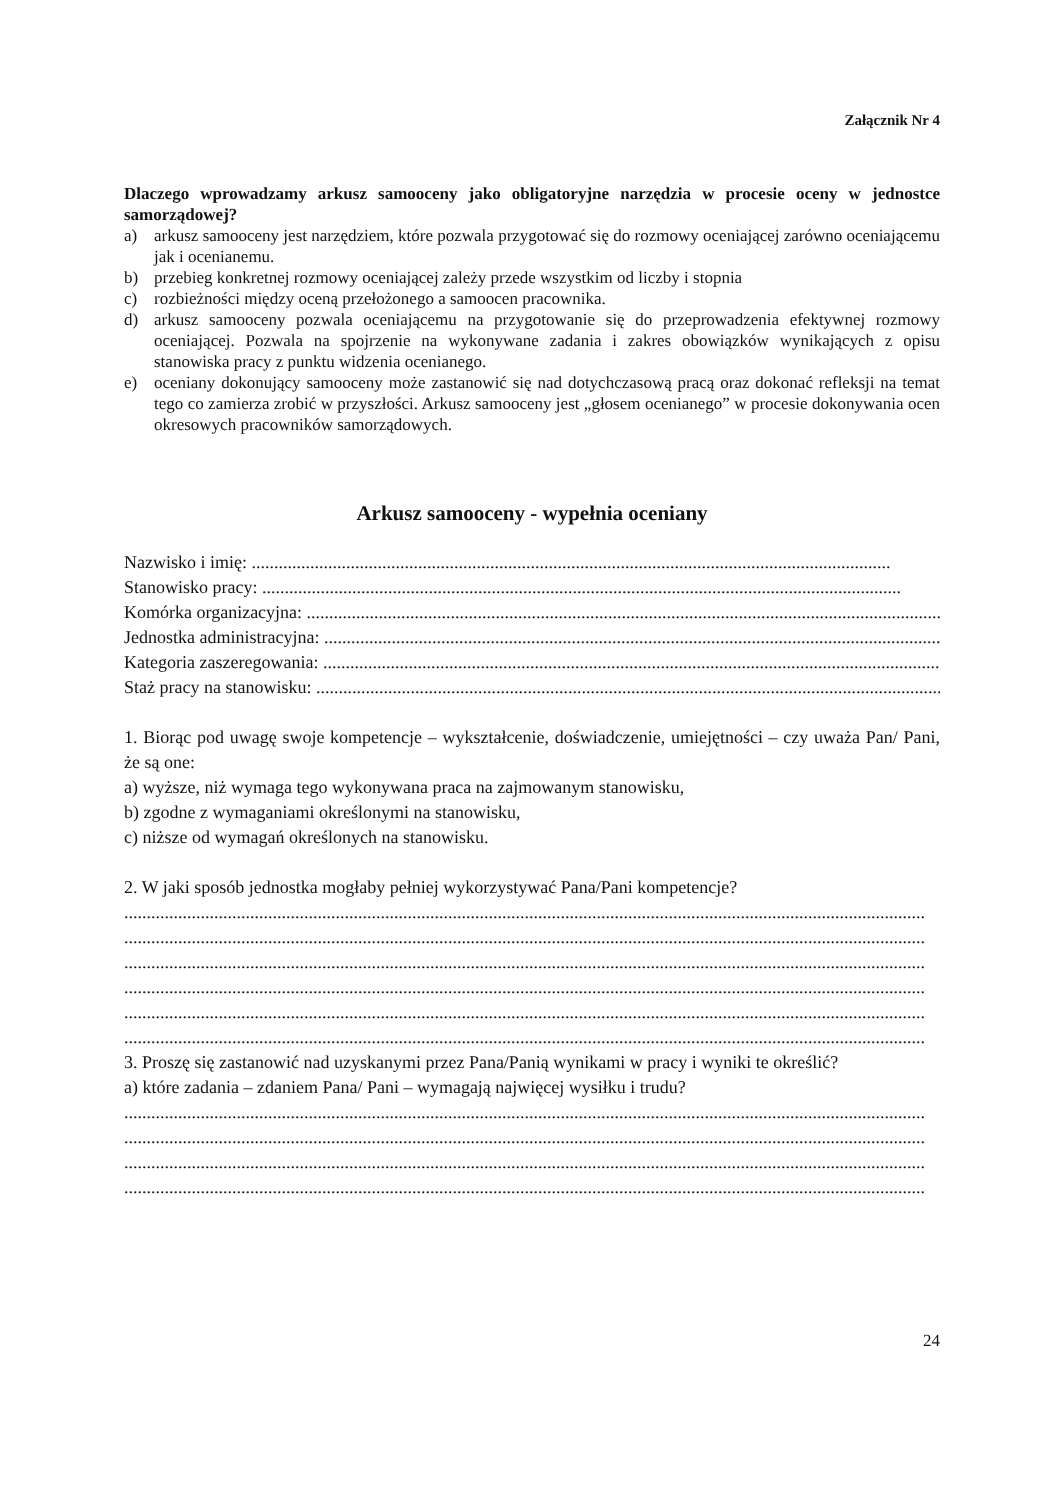Załącznik Nr 4
Dlaczego wprowadzamy arkusz samooceny jako obligatoryjne narzędzia w procesie oceny w jednostce samorządowej?
a) arkusz samooceny jest narzędziem, które pozwala przygotować się do rozmowy oceniającej zarówno oceniającemu jak i ocenianemu.
b) przebieg konkretnej rozmowy oceniającej zależy przede wszystkim od liczby i stopnia
c) rozbieżności między oceną przełożonego a samoocen pracownika.
d) arkusz samooceny pozwala oceniającemu na przygotowanie się do przeprowadzenia efektywnej rozmowy oceniającej. Pozwala na spojrzenie na wykonywane zadania i zakres obowiązków wynikających z opisu stanowiska pracy z punktu widzenia ocenianego.
e) oceniany dokonujący samooceny może zastanowić się nad dotychczasową pracą oraz dokonać refleksji na temat tego co zamierza zrobić w przyszłości. Arkusz samooceny jest „głosem ocenianego” w procesie dokonywania ocen okresowych pracowników samorządowych.
Arkusz samooceny - wypełnia oceniany
Nazwisko i imię: ..............................................................................................................................................
Stanowisko pracy: ..............................................................................................................................................
Komórka organizacyjna: ..............................................................................................................................................
Jednostka administracyjna: ..............................................................................................................................................
Kategoria zaszeregowania: ..............................................................................................................................................
Staż pracy na stanowisku: ..............................................................................................................................................
1. Biorąc pod uwagę swoje kompetencje – wykształcenie, doświadczenie, umiejętności – czy uważa Pan/ Pani, że są one:
a) wyższe, niż wymaga tego wykonywana praca na zajmowanym stanowisku,
b) zgodne z wymaganiami określonymi na stanowisku,
c) niższe od wymagań określonych na stanowisku.
2. W jaki sposób jednostka mogłaby pełniej wykorzystywać Pana/Pani kompetencje?
..................................................................................................................................................................................
..................................................................................................................................................................................
..................................................................................................................................................................................
..................................................................................................................................................................................
..................................................................................................................................................................................
..................................................................................................................................................................................
3. Proszę się zastanowić nad uzyskanymi przez Pana/Panią wynikami w pracy i wyniki te określić?
a) które zadania – zdaniem Pana/ Pani – wymagają najwięcej wysiłku i trudu?
..................................................................................................................................................................................
..................................................................................................................................................................................
..................................................................................................................................................................................
..................................................................................................................................................................................
24